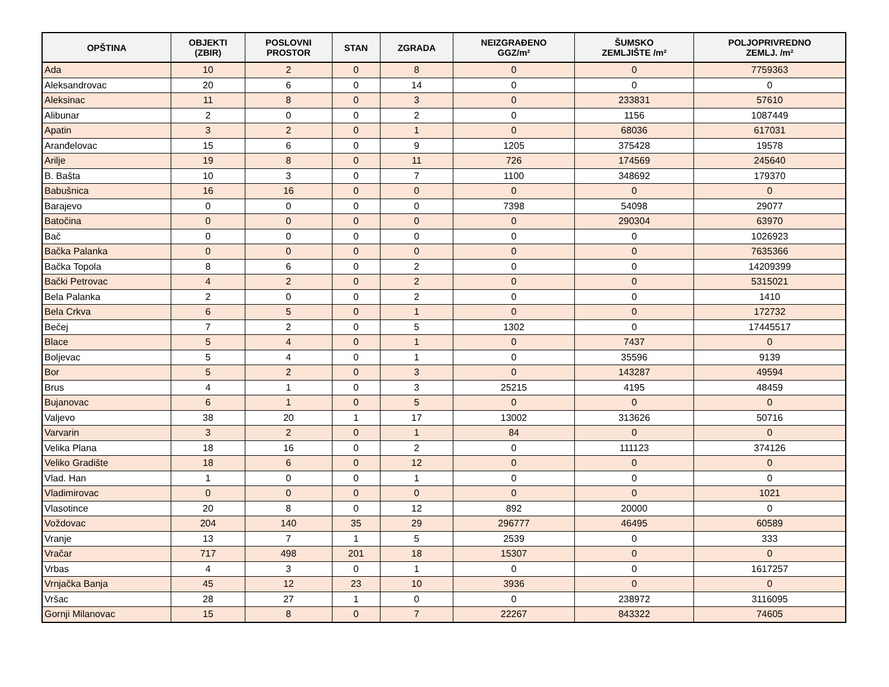| OPŠTINA | OBJEKTI (ZBIR) | POSLOVNI PROSTOR | STAN | ZGRADA | NEIZGRAĐENO GGZ/m² | ŠUMSKO ZEMLJIŠTE /m² | POLJOPRIVREDNO ZEMLJ. /m² |
| --- | --- | --- | --- | --- | --- | --- | --- |
| Ada | 10 | 2 | 0 | 8 | 0 | 0 | 7759363 |
| Aleksandrovac | 20 | 6 | 0 | 14 | 0 | 0 | 0 |
| Aleksinac | 11 | 8 | 0 | 3 | 0 | 233831 | 57610 |
| Alibunar | 2 | 0 | 0 | 2 | 0 | 1156 | 1087449 |
| Apatin | 3 | 2 | 0 | 1 | 0 | 68036 | 617031 |
| Aranđelovac | 15 | 6 | 0 | 9 | 1205 | 375428 | 19578 |
| Arilje | 19 | 8 | 0 | 11 | 726 | 174569 | 245640 |
| B. Bašta | 10 | 3 | 0 | 7 | 1100 | 348692 | 179370 |
| Babušnica | 16 | 16 | 0 | 0 | 0 | 0 | 0 |
| Barajevo | 0 | 0 | 0 | 0 | 7398 | 54098 | 29077 |
| Batočina | 0 | 0 | 0 | 0 | 0 | 290304 | 63970 |
| Bač | 0 | 0 | 0 | 0 | 0 | 0 | 1026923 |
| Bačka Palanka | 0 | 0 | 0 | 0 | 0 | 0 | 7635366 |
| Bačka Topola | 8 | 6 | 0 | 2 | 0 | 0 | 14209399 |
| Bački Petrovac | 4 | 2 | 0 | 2 | 0 | 0 | 5315021 |
| Bela Palanka | 2 | 0 | 0 | 2 | 0 | 0 | 1410 |
| Bela Crkva | 6 | 5 | 0 | 1 | 0 | 0 | 172732 |
| Bečej | 7 | 2 | 0 | 5 | 1302 | 0 | 17445517 |
| Blace | 5 | 4 | 0 | 1 | 0 | 7437 | 0 |
| Boljevac | 5 | 4 | 0 | 1 | 0 | 35596 | 9139 |
| Bor | 5 | 2 | 0 | 3 | 0 | 143287 | 49594 |
| Brus | 4 | 1 | 0 | 3 | 25215 | 4195 | 48459 |
| Bujanovac | 6 | 1 | 0 | 5 | 0 | 0 | 0 |
| Valjevo | 38 | 20 | 1 | 17 | 13002 | 313626 | 50716 |
| Varvarin | 3 | 2 | 0 | 1 | 84 | 0 | 0 |
| Velika Plana | 18 | 16 | 0 | 2 | 0 | 111123 | 374126 |
| Veliko Gradište | 18 | 6 | 0 | 12 | 0 | 0 | 0 |
| Vlad. Han | 1 | 0 | 0 | 1 | 0 | 0 | 0 |
| Vladimirovac | 0 | 0 | 0 | 0 | 0 | 0 | 1021 |
| Vlasotince | 20 | 8 | 0 | 12 | 892 | 20000 | 0 |
| Voždovac | 204 | 140 | 35 | 29 | 296777 | 46495 | 60589 |
| Vranje | 13 | 7 | 1 | 5 | 2539 | 0 | 333 |
| Vračar | 717 | 498 | 201 | 18 | 15307 | 0 | 0 |
| Vrbas | 4 | 3 | 0 | 1 | 0 | 0 | 1617257 |
| Vrnjačka Banja | 45 | 12 | 23 | 10 | 3936 | 0 | 0 |
| Vršac | 28 | 27 | 1 | 0 | 0 | 238972 | 3116095 |
| Gornji Milanovac | 15 | 8 | 0 | 7 | 22267 | 843322 | 74605 |